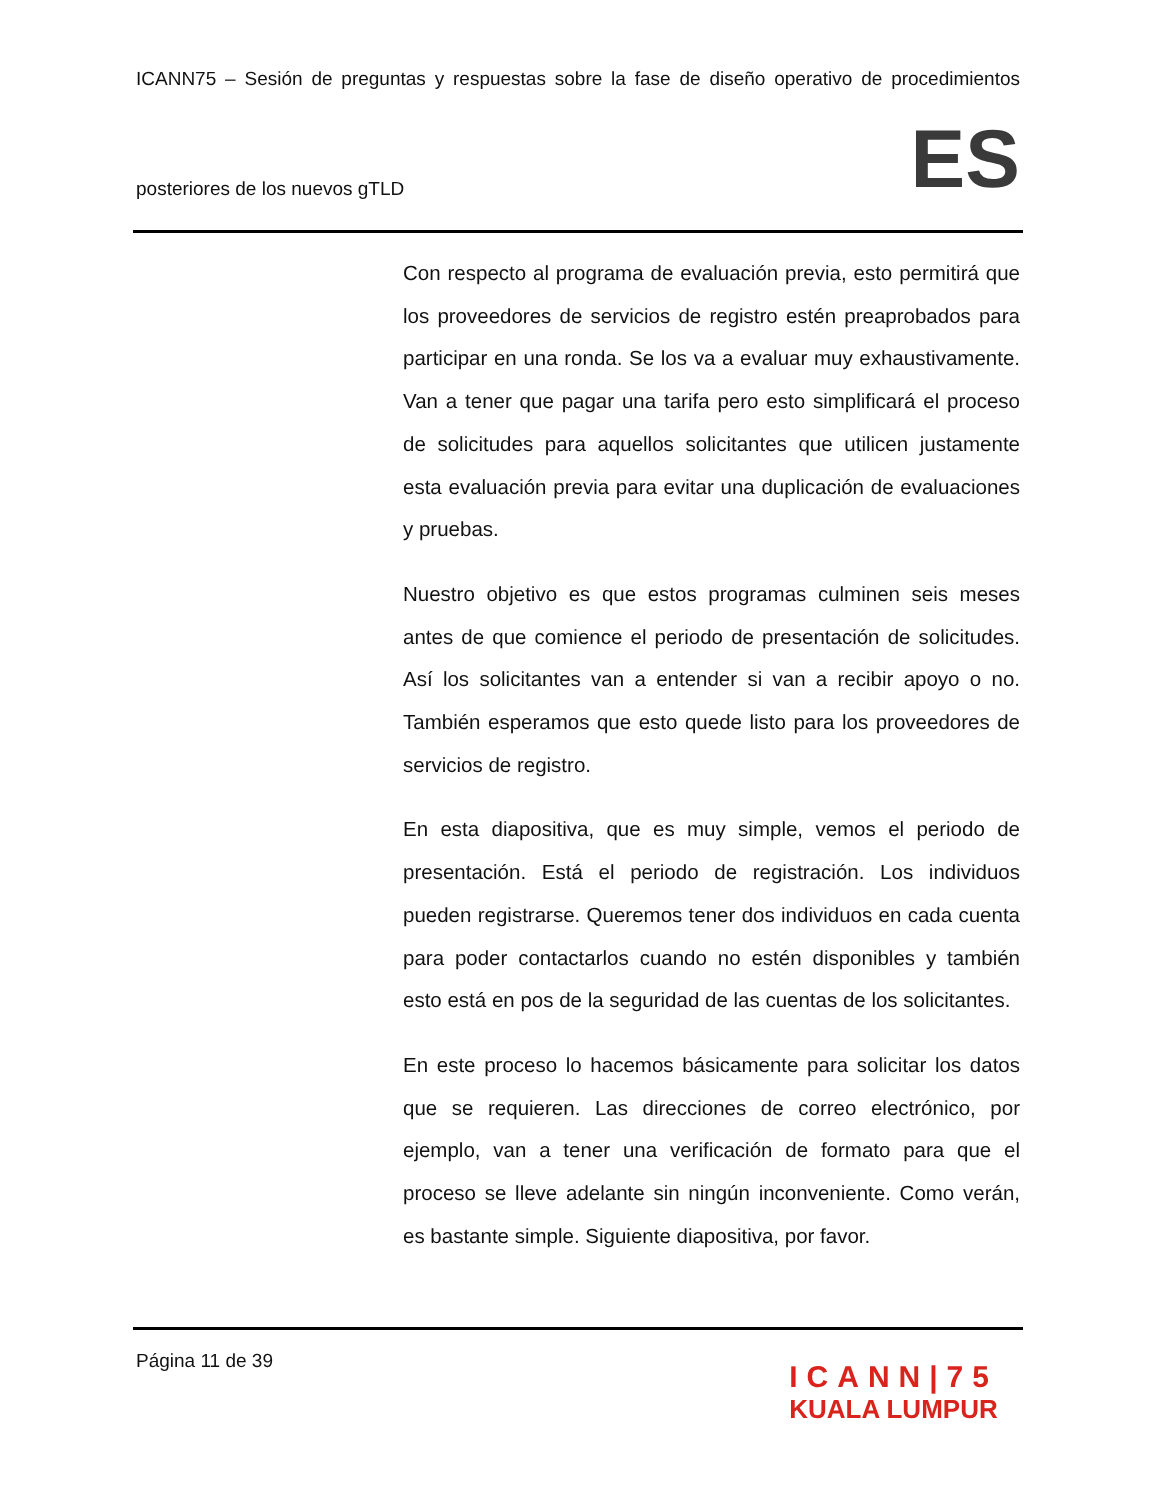ICANN75 – Sesión de preguntas y respuestas sobre la fase de diseño operativo de procedimientos
posteriores de los nuevos gTLD ES
Con respecto al programa de evaluación previa, esto permitirá que los proveedores de servicios de registro estén preaprobados para participar en una ronda. Se los va a evaluar muy exhaustivamente. Van a tener que pagar una tarifa pero esto simplificará el proceso de solicitudes para aquellos solicitantes que utilicen justamente esta evaluación previa para evitar una duplicación de evaluaciones y pruebas.
Nuestro objetivo es que estos programas culminen seis meses antes de que comience el periodo de presentación de solicitudes. Así los solicitantes van a entender si van a recibir apoyo o no. También esperamos que esto quede listo para los proveedores de servicios de registro.
En esta diapositiva, que es muy simple, vemos el periodo de presentación. Está el periodo de registración. Los individuos pueden registrarse. Queremos tener dos individuos en cada cuenta para poder contactarlos cuando no estén disponibles y también esto está en pos de la seguridad de las cuentas de los solicitantes.
En este proceso lo hacemos básicamente para solicitar los datos que se requieren. Las direcciones de correo electrónico, por ejemplo, van a tener una verificación de formato para que el proceso se lleve adelante sin ningún inconveniente. Como verán, es bastante simple. Siguiente diapositiva, por favor.
Página 11 de 39
ICANN|75
KUALA LUMPUR